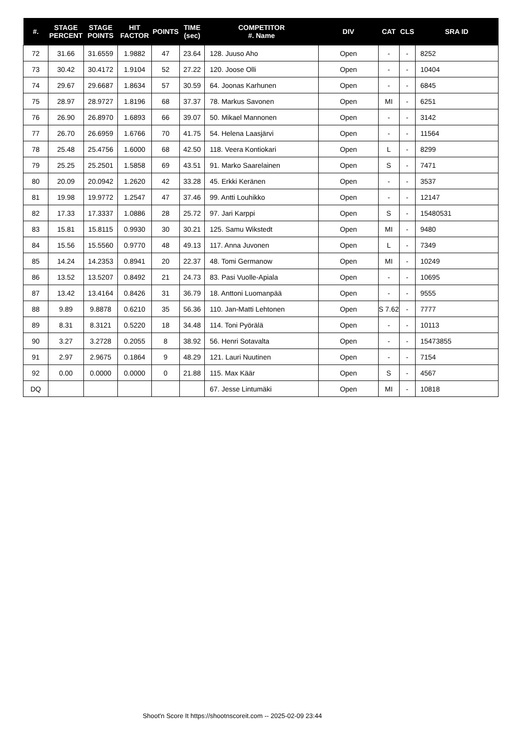| #. | STAGE PERCENT | STAGE POINTS | HIT FACTOR | POINTS | TIME (sec) | COMPETITOR #. Name | DIV | CAT | CLS | SRA ID |
| --- | --- | --- | --- | --- | --- | --- | --- | --- | --- | --- |
| 72 | 31.66 | 31.6559 | 1.9882 | 47 | 23.64 | 128. Juuso Aho | Open | - | - | 8252 |
| 73 | 30.42 | 30.4172 | 1.9104 | 52 | 27.22 | 120. Joose Olli | Open | - | - | 10404 |
| 74 | 29.67 | 29.6687 | 1.8634 | 57 | 30.59 | 64. Joonas Karhunen | Open | - | - | 6845 |
| 75 | 28.97 | 28.9727 | 1.8196 | 68 | 37.37 | 78. Markus Savonen | Open | MI | - | 6251 |
| 76 | 26.90 | 26.8970 | 1.6893 | 66 | 39.07 | 50. Mikael Mannonen | Open | - | - | 3142 |
| 77 | 26.70 | 26.6959 | 1.6766 | 70 | 41.75 | 54. Helena Laasjärvi | Open | - | - | 11564 |
| 78 | 25.48 | 25.4756 | 1.6000 | 68 | 42.50 | 118. Veera Kontiokari | Open | L | - | 8299 |
| 79 | 25.25 | 25.2501 | 1.5858 | 69 | 43.51 | 91. Marko Saarelainen | Open | S | - | 7471 |
| 80 | 20.09 | 20.0942 | 1.2620 | 42 | 33.28 | 45. Erkki Keränen | Open | - | - | 3537 |
| 81 | 19.98 | 19.9772 | 1.2547 | 47 | 37.46 | 99. Antti Louhikko | Open | - | - | 12147 |
| 82 | 17.33 | 17.3337 | 1.0886 | 28 | 25.72 | 97. Jari Karppi | Open | S | - | 15480531 |
| 83 | 15.81 | 15.8115 | 0.9930 | 30 | 30.21 | 125. Samu Wikstedt | Open | MI | - | 9480 |
| 84 | 15.56 | 15.5560 | 0.9770 | 48 | 49.13 | 117. Anna Juvonen | Open | L | - | 7349 |
| 85 | 14.24 | 14.2353 | 0.8941 | 20 | 22.37 | 48. Tomi Germanow | Open | MI | - | 10249 |
| 86 | 13.52 | 13.5207 | 0.8492 | 21 | 24.73 | 83. Pasi Vuolle-Apiala | Open | - | - | 10695 |
| 87 | 13.42 | 13.4164 | 0.8426 | 31 | 36.79 | 18. Anttoni Luomanpää | Open | - | - | 9555 |
| 88 | 9.89 | 9.8878 | 0.6210 | 35 | 56.36 | 110. Jan-Matti Lehtonen | Open | S 7.62 | - | 7777 |
| 89 | 8.31 | 8.3121 | 0.5220 | 18 | 34.48 | 114. Toni Pyörälä | Open | - | - | 10113 |
| 90 | 3.27 | 3.2728 | 0.2055 | 8 | 38.92 | 56. Henri Sotavalta | Open | - | - | 15473855 |
| 91 | 2.97 | 2.9675 | 0.1864 | 9 | 48.29 | 121. Lauri Nuutinen | Open | - | - | 7154 |
| 92 | 0.00 | 0.0000 | 0.0000 | 0 | 21.88 | 115. Max Käär | Open | S | - | 4567 |
| DQ | | | | | | 67. Jesse Lintumäki | Open | MI | - | 10818 |
Shoot'n Score It https://shootnscoreit.com -- 2025-02-09 23:44